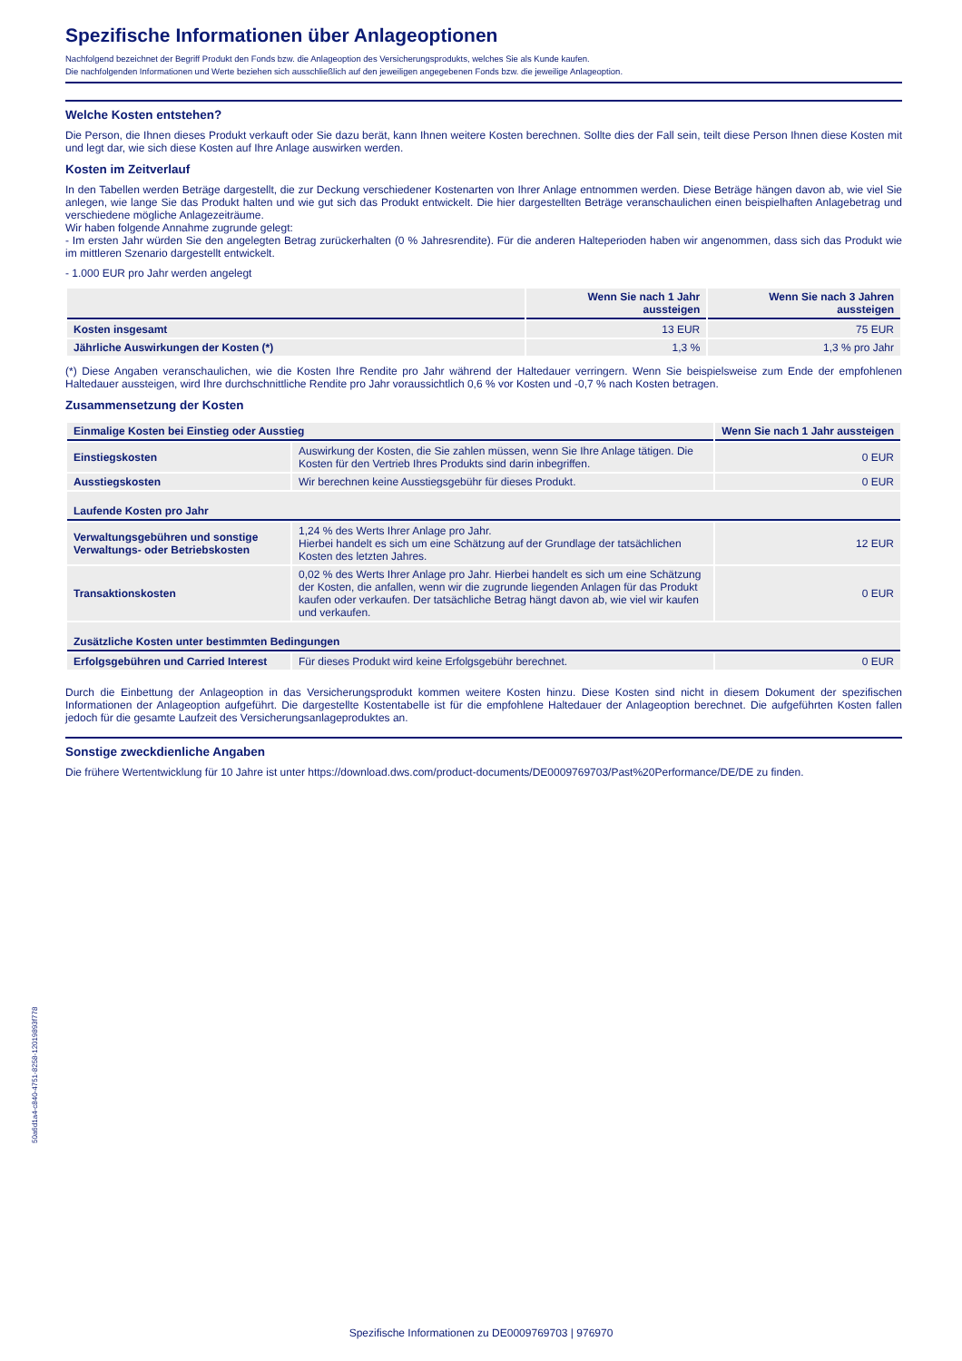Spezifische Informationen über Anlageoptionen
Nachfolgend bezeichnet der Begriff Produkt den Fonds bzw. die Anlageoption des Versicherungsprodukts, welches Sie als Kunde kaufen.
Die nachfolgenden Informationen und Werte beziehen sich ausschließlich auf den jeweiligen angegebenen Fonds bzw. die jeweilige Anlageoption.
Welche Kosten entstehen?
Die Person, die Ihnen dieses Produkt verkauft oder Sie dazu berät, kann Ihnen weitere Kosten berechnen. Sollte dies der Fall sein, teilt diese Person Ihnen diese Kosten mit und legt dar, wie sich diese Kosten auf Ihre Anlage auswirken werden.
Kosten im Zeitverlauf
In den Tabellen werden Beträge dargestellt, die zur Deckung verschiedener Kostenarten von Ihrer Anlage entnommen werden. Diese Beträge hängen davon ab, wie viel Sie anlegen, wie lange Sie das Produkt halten und wie gut sich das Produkt entwickelt. Die hier dargestellten Beträge veranschaulichen einen beispielhaften Anlagebetrag und verschiedene mögliche Anlagezeiträume.
Wir haben folgende Annahme zugrunde gelegt:
- Im ersten Jahr würden Sie den angelegten Betrag zurückerhalten (0 % Jahresrendite). Für die anderen Halteperioden haben wir angenommen, dass sich das Produkt wie im mittleren Szenario dargestellt entwickelt.
- 1.000 EUR pro Jahr werden angelegt
| | Wenn Sie nach 1 Jahr aussteigen | Wenn Sie nach 3 Jahren aussteigen |
| --- | --- | --- |
| Kosten insgesamt | 13 EUR | 75 EUR |
| Jährliche Auswirkungen der Kosten (*) | 1,3 % | 1,3 % pro Jahr |
(*) Diese Angaben veranschaulichen, wie die Kosten Ihre Rendite pro Jahr während der Haltedauer verringern. Wenn Sie beispielsweise zum Ende der empfohlenen Haltedauer aussteigen, wird Ihre durchschnittliche Rendite pro Jahr voraussichtlich 0,6 % vor Kosten und -0,7 % nach Kosten betragen.
Zusammensetzung der Kosten
| Einmalige Kosten bei Einstieg oder Ausstieg | | Wenn Sie nach 1 Jahr aussteigen |
| --- | --- | --- |
| Einstiegskosten | Auswirkung der Kosten, die Sie zahlen müssen, wenn Sie Ihre Anlage tätigen. Die Kosten für den Vertrieb Ihres Produkts sind darin inbegriffen. | 0 EUR |
| Ausstiegskosten | Wir berechnen keine Ausstiegsgebühr für dieses Produkt. | 0 EUR |
| Laufende Kosten pro Jahr | | |
| Verwaltungsgebühren und sonstige Verwaltungs- oder Betriebskosten | 1,24 % des Werts Ihrer Anlage pro Jahr. Hierbei handelt es sich um eine Schätzung auf der Grundlage der tatsächlichen Kosten des letzten Jahres. | 12 EUR |
| Transaktionskosten | 0,02 % des Werts Ihrer Anlage pro Jahr. Hierbei handelt es sich um eine Schätzung der Kosten, die anfallen, wenn wir die zugrunde liegenden Anlagen für das Produkt kaufen oder verkaufen. Der tatsächliche Betrag hängt davon ab, wie viel wir kaufen und verkaufen. | 0 EUR |
| Zusätzliche Kosten unter bestimmten Bedingungen | | |
| Erfolgsgebühren und Carried Interest | Für dieses Produkt wird keine Erfolgsgebühr berechnet. | 0 EUR |
Durch die Einbettung der Anlageoption in das Versicherungsprodukt kommen weitere Kosten hinzu. Diese Kosten sind nicht in diesem Dokument der spezifischen Informationen der Anlageoption aufgeführt. Die dargestellte Kostentabelle ist für die empfohlene Haltedauer der Anlageoption berechnet. Die aufgeführten Kosten fallen jedoch für die gesamte Laufzeit des Versicherungsanlageproduktes an.
Sonstige zweckdienliche Angaben
Die frühere Wertentwicklung für 10 Jahre ist unter https://download.dws.com/product-documents/DE0009769703/Past%20Performance/DE/DE zu finden.
50a6d1a4-c840-4751-8258-12019893f778
Spezifische Informationen zu DE0009769703 | 976970